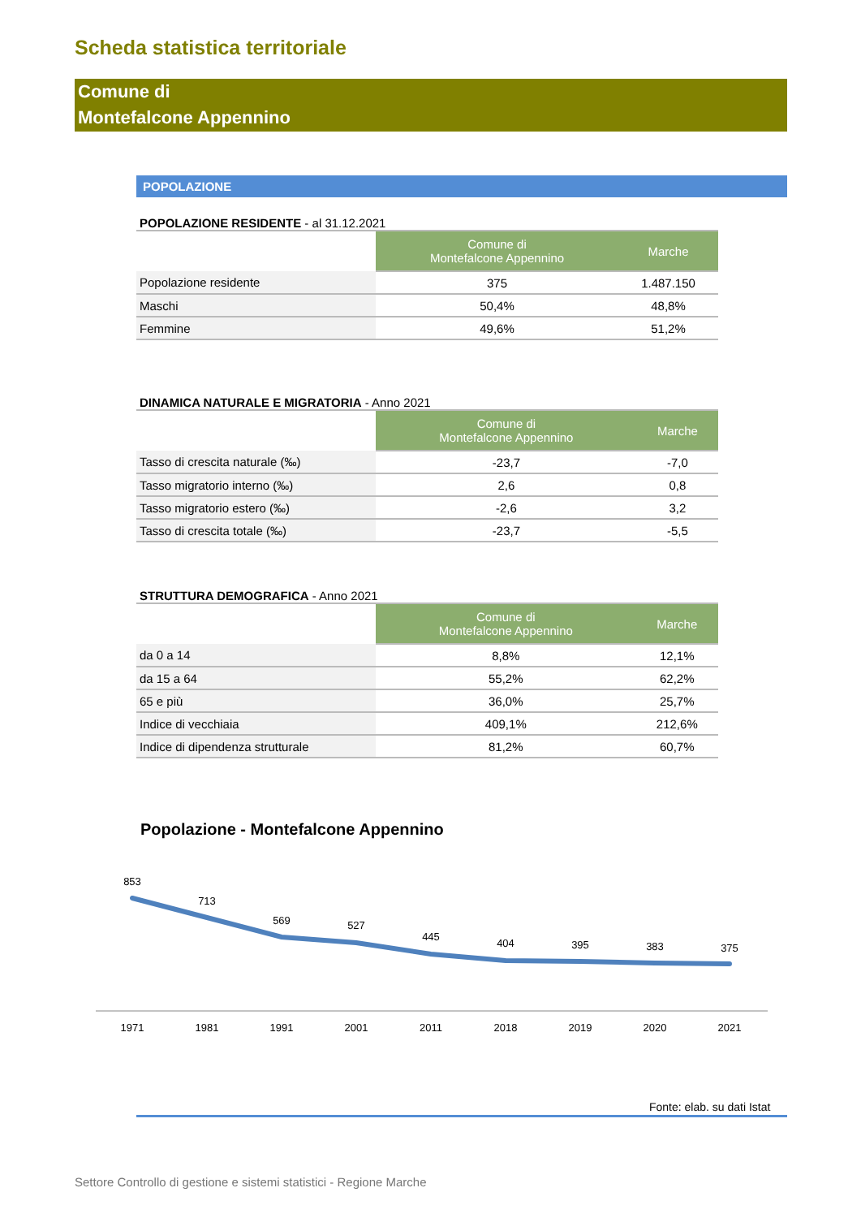Scheda statistica territoriale
Comune di
Montefalcone Appennino
POPOLAZIONE
POPOLAZIONE RESIDENTE - al 31.12.2021
| | Comune di Montefalcone Appennino | Marche |
| Popolazione residente | 375 | 1.487.150 |
| Maschi | 50,4% | 48,8% |
| Femmine | 49,6% | 51,2% |
DINAMICA NATURALE E MIGRATORIA - Anno 2021
| | Comune di Montefalcone Appennino | Marche |
| Tasso di crescita naturale (‰) | -23,7 | -7,0 |
| Tasso migratorio interno (‰) | 2,6 | 0,8 |
| Tasso migratorio estero (‰) | -2,6 | 3,2 |
| Tasso di crescita totale (‰) | -23,7 | -5,5 |
STRUTTURA DEMOGRAFICA - Anno 2021
| | Comune di Montefalcone Appennino | Marche |
| da 0 a 14 | 8,8% | 12,1% |
| da 15 a 64 | 55,2% | 62,2% |
| 65 e più | 36,0% | 25,7% |
| Indice di vecchiaia | 409,1% | 212,6% |
| Indice di dipendenza strutturale | 81,2% | 60,7% |
Popolazione - Montefalcone Appennino
853
713
569
527
445
404
395
383
375
1971
1981
1991
2001
2011
2018
2019
2020
2021
Fonte: elab. su dati Istat
Settore Controllo di gestione e sistemi statistici - Regione Marche